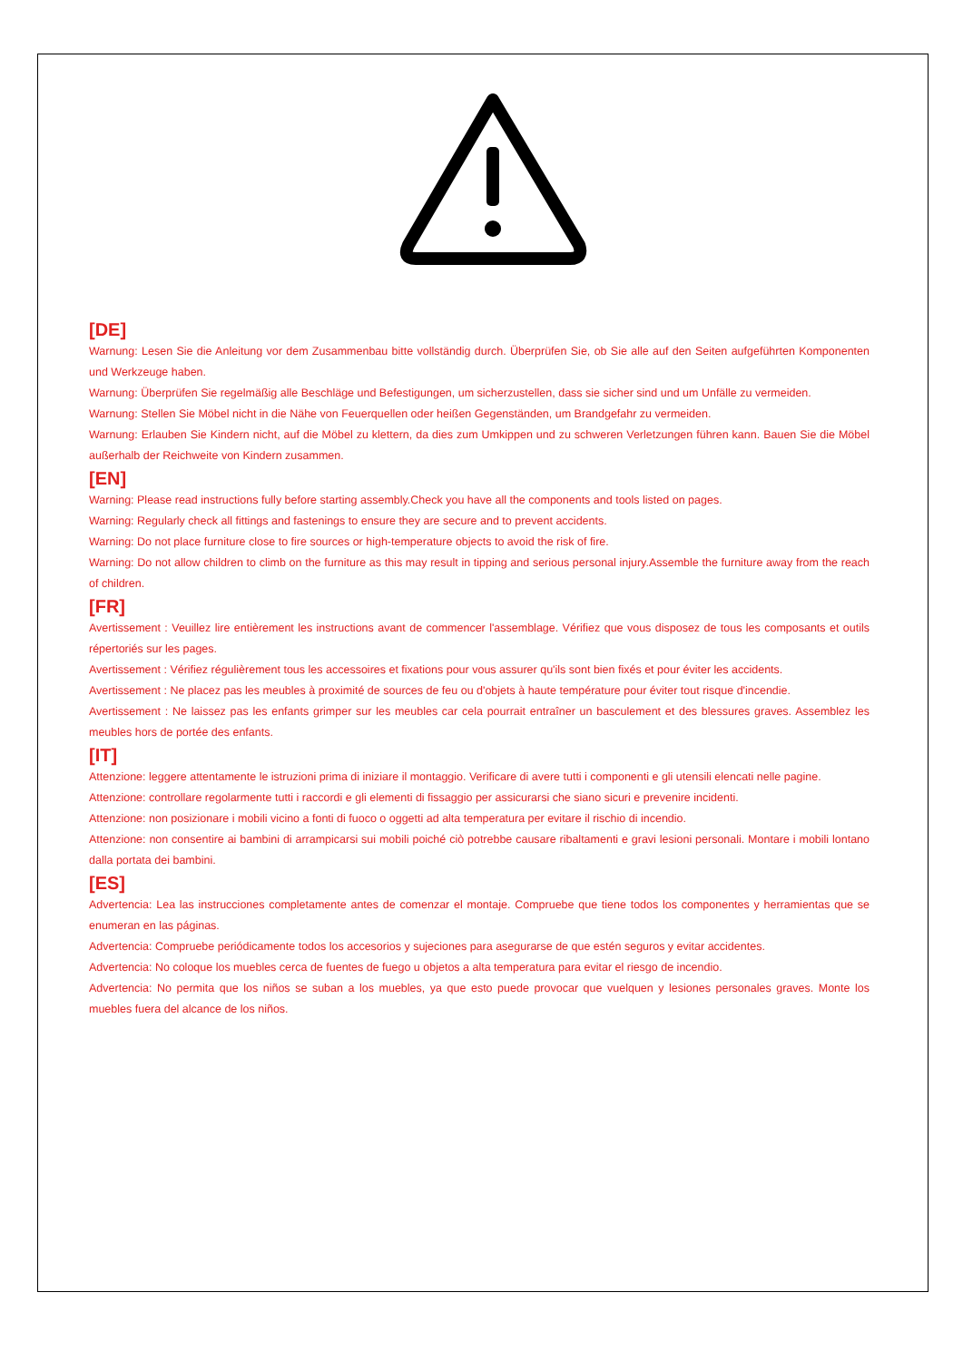[DE]
Warnung: Lesen Sie die Anleitung vor dem Zusammenbau bitte vollständig durch. Überprüfen Sie, ob Sie alle auf den Seiten aufgeführten Komponenten und Werkzeuge haben.
Warnung: Überprüfen Sie regelmäßig alle Beschläge und Befestigungen, um sicherzustellen, dass sie sicher sind und um Unfälle zu vermeiden.
Warnung: Stellen Sie Möbel nicht in die Nähe von Feuerquellen oder heißen Gegenständen, um Brandgefahr zu vermeiden.
Warnung: Erlauben Sie Kindern nicht, auf die Möbel zu klettern, da dies zum Umkippen und zu schweren Verletzungen führen kann. Bauen Sie die Möbel außerhalb der Reichweite von Kindern zusammen.
[EN]
Warning: Please read instructions fully before starting assembly.Check you have all the components and tools listed on pages.
Warning: Regularly check all fittings and fastenings to ensure they are secure and to prevent accidents.
Warning: Do not place furniture close to fire sources or high-temperature objects to avoid the risk of fire.
Warning: Do not allow children to climb on the furniture as this may result in tipping and serious personal injury.Assemble the furniture away from the reach of children.
[FR]
Avertissement : Veuillez lire entièrement les instructions avant de commencer l'assemblage. Vérifiez que vous disposez de tous les composants et outils répertoriés sur les pages.
Avertissement : Vérifiez régulièrement tous les accessoires et fixations pour vous assurer qu'ils sont bien fixés et pour éviter les accidents.
Avertissement : Ne placez pas les meubles à proximité de sources de feu ou d'objets à haute température pour éviter tout risque d'incendie.
Avertissement : Ne laissez pas les enfants grimper sur les meubles car cela pourrait entraîner un basculement et des blessures graves. Assemblez les meubles hors de portée des enfants.
[IT]
Attenzione: leggere attentamente le istruzioni prima di iniziare il montaggio. Verificare di avere tutti i componenti e gli utensili elencati nelle pagine.
Attenzione: controllare regolarmente tutti i raccordi e gli elementi di fissaggio per assicurarsi che siano sicuri e prevenire incidenti.
Attenzione: non posizionare i mobili vicino a fonti di fuoco o oggetti ad alta temperatura per evitare il rischio di incendio.
Attenzione: non consentire ai bambini di arrampicarsi sui mobili poiché ciò potrebbe causare ribaltamenti e gravi lesioni personali. Montare i mobili lontano dalla portata dei bambini.
[ES]
Advertencia: Lea las instrucciones completamente antes de comenzar el montaje. Compruebe que tiene todos los componentes y herramientas que se enumeran en las páginas.
Advertencia: Compruebe periódicamente todos los accesorios y sujeciones para asegurarse de que estén seguros y evitar accidentes.
Advertencia: No coloque los muebles cerca de fuentes de fuego u objetos a alta temperatura para evitar el riesgo de incendio.
Advertencia: No permita que los niños se suban a los muebles, ya que esto puede provocar que vuelquen y lesiones personales graves. Monte los muebles fuera del alcance de los niños.